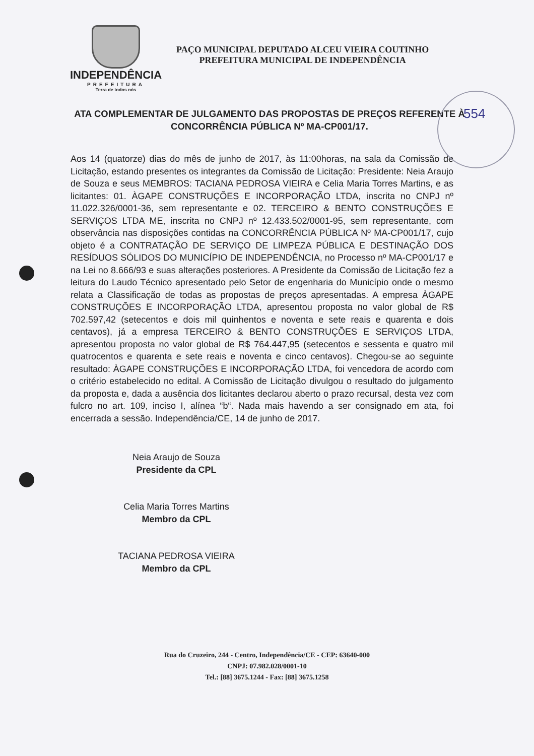INDEPENDÊNCIA
PREFEITURA
Terra de todos nós
PAÇO MUNICIPAL DEPUTADO ALCEU VIEIRA COUTINHO
PREFEITURA MUNICIPAL DE INDEPENDÊNCIA
ATA COMPLEMENTAR DE JULGAMENTO DAS PROPOSTAS DE PREÇOS REFERENTE À CONCORRÊNCIA PÚBLICA Nº MA-CP001/17.
554
Aos 14 (quatorze) dias do mês de junho de 2017, às 11:00horas, na sala da Comissão de Licitação, estando presentes os integrantes da Comissão de Licitação: Presidente: Neia Araujo de Souza e seus MEMBROS: TACIANA PEDROSA VIEIRA e Celia Maria Torres Martins, e as licitantes: 01. ÀGAPE CONSTRUÇÕES E INCORPORAÇÃO LTDA, inscrita no CNPJ nº 11.022.326/0001-36, sem representante e 02. TERCEIRO & BENTO CONSTRUÇÕES E SERVIÇOS LTDA ME, inscrita no CNPJ nº 12.433.502/0001-95, sem representante, com observância nas disposições contidas na CONCORRÊNCIA PÚBLICA Nº MA-CP001/17, cujo objeto é a CONTRATAÇÃO DE SERVIÇO DE LIMPEZA PÚBLICA E DESTINAÇÃO DOS RESÍDUOS SÓLIDOS DO MUNICÍPIO DE INDEPENDÊNCIA, no Processo nº MA-CP001/17 e na Lei no 8.666/93 e suas alterações posteriores. A Presidente da Comissão de Licitação fez a leitura do Laudo Técnico apresentado pelo Setor de engenharia do Município onde o mesmo relata a Classificação de todas as propostas de preços apresentadas. A empresa ÀGAPE CONSTRUÇÕES E INCORPORAÇÃO LTDA, apresentou proposta no valor global de R$ 702.597,42 (setecentos e dois mil quinhentos e noventa e sete reais e quarenta e dois centavos), já a empresa TERCEIRO & BENTO CONSTRUÇÕES E SERVIÇOS LTDA, apresentou proposta no valor global de R$ 764.447,95 (setecentos e sessenta e quatro mil quatrocentos e quarenta e sete reais e noventa e cinco centavos). Chegou-se ao seguinte resultado: ÀGAPE CONSTRUÇÕES E INCORPORAÇÃO LTDA, foi vencedora de acordo com o critério estabelecido no edital. A Comissão de Licitação divulgou o resultado do julgamento da proposta e, dada a ausência dos licitantes declarou aberto o prazo recursal, desta vez com fulcro no art. 109, inciso I, alínea “b“. Nada mais havendo a ser consignado em ata, foi encerrada a sessão. Independência/CE, 14 de junho de 2017.
Neia Araujo de Souza
Presidente da CPL
Celia Maria Torres Martins
Membro da CPL
TACIANA PEDROSA VIEIRA
Membro da CPL
Rua do Cruzeiro, 244 - Centro, Independência/CE - CEP: 63640-000
CNPJ: 07.982.028/0001-10
Tel.: [88] 3675.1244 - Fax: [88] 3675.1258